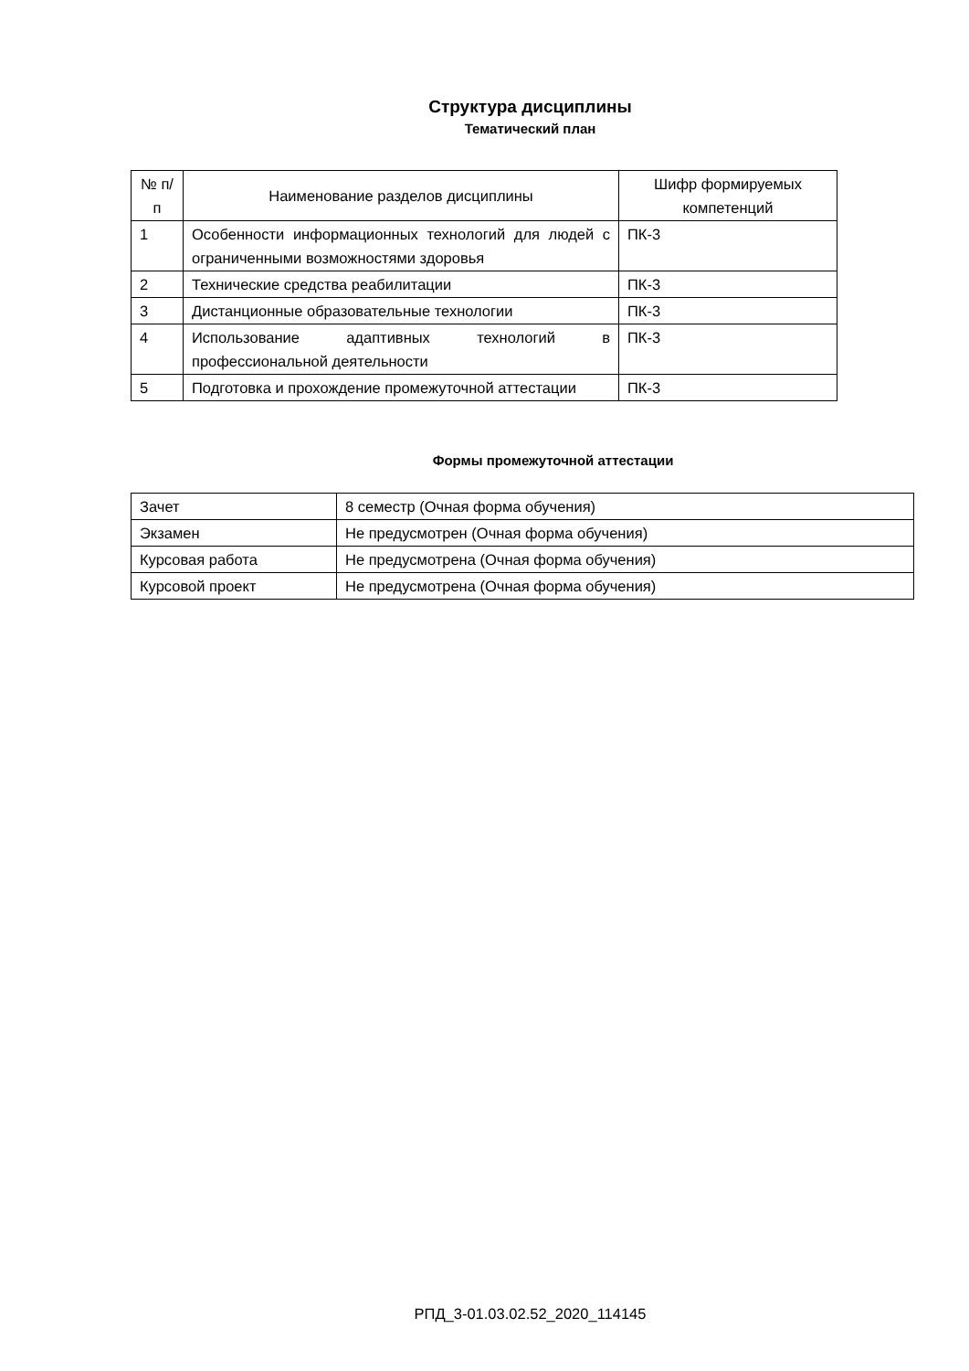Структура дисциплины
Тематический план
| № п/п | Наименование разделов дисциплины | Шифр формируемых компетенций |
| --- | --- | --- |
| 1 | Особенности информационных технологий для людей с ограниченными возможностями здоровья | ПК-3 |
| 2 | Технические средства реабилитации | ПК-3 |
| 3 | Дистанционные образовательные технологии | ПК-3 |
| 4 | Использование адаптивных технологий в профессиональной деятельности | ПК-3 |
| 5 | Подготовка и прохождение промежуточной аттестации | ПК-3 |
Формы промежуточной аттестации
| Зачет | 8 семестр (Очная форма обучения) |
| Экзамен | Не предусмотрен (Очная форма обучения) |
| Курсовая работа | Не предусмотрена (Очная форма обучения) |
| Курсовой проект | Не предусмотрена (Очная форма обучения) |
РПД_3-01.03.02.52_2020_114145